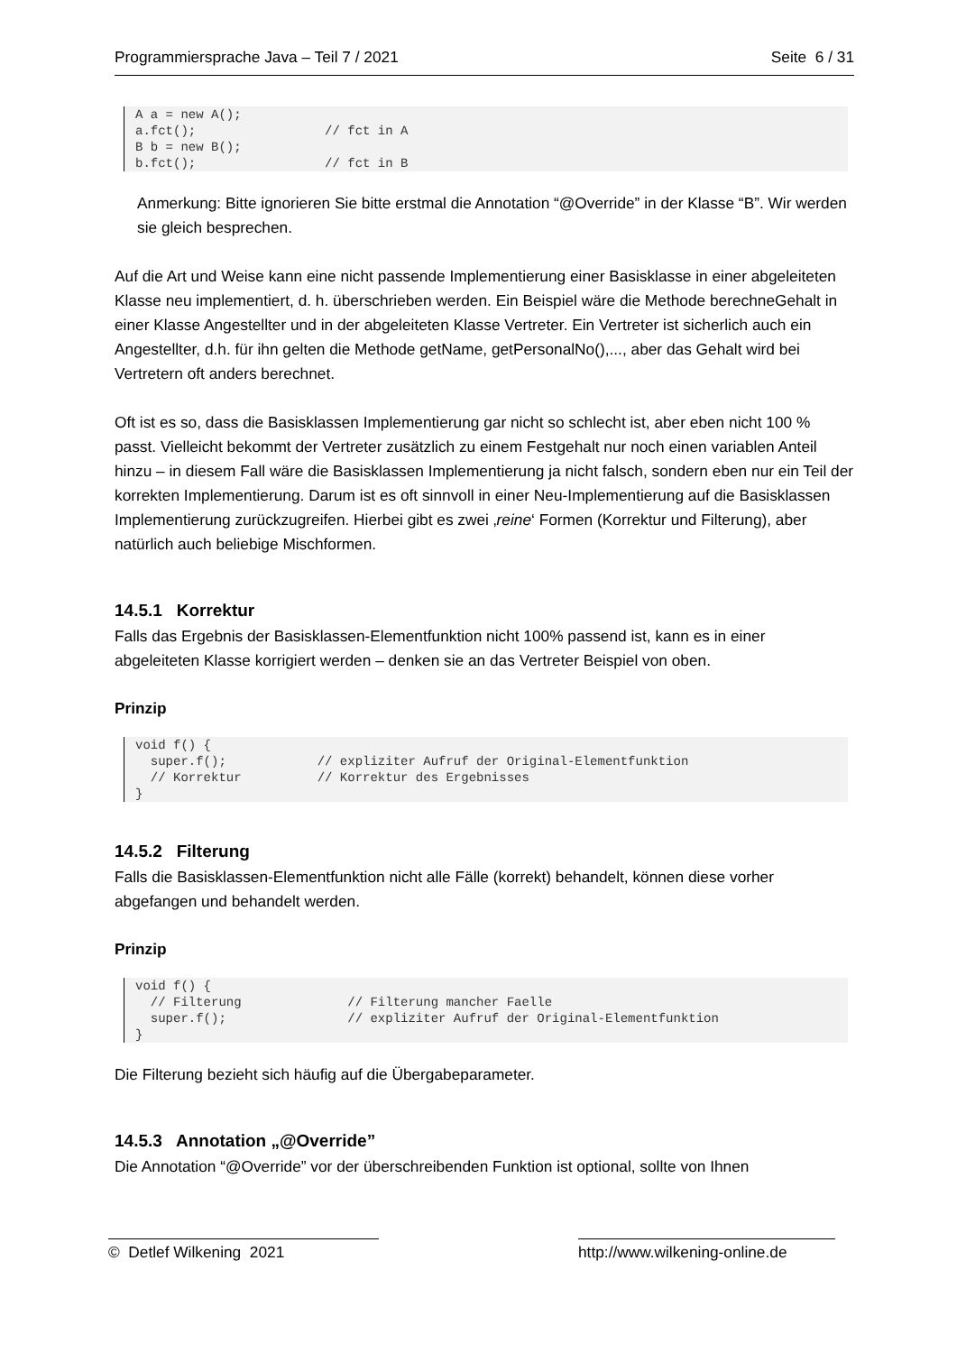Programmiersprache Java – Teil 7 / 2021 Seite 6 / 31
A a = new A();
a.fct();                 // fct in A
B b = new B();
b.fct();                 // fct in B
Anmerkung: Bitte ignorieren Sie bitte erstmal die Annotation “@Override” in der Klasse “B”. Wir werden sie gleich besprechen.
Auf die Art und Weise kann eine nicht passende Implementierung einer Basisklasse in einer abgeleiteten Klasse neu implementiert, d. h. überschrieben werden. Ein Beispiel wäre die Methode berechneGehalt in einer Klasse Angestellter und in der abgeleiteten Klasse Vertreter. Ein Vertreter ist sicherlich auch ein Angestellter, d.h. für ihn gelten die Methode getName, getPersonalNo(),..., aber das Gehalt wird bei Vertretern oft anders berechnet.
Oft ist es so, dass die Basisklassen Implementierung gar nicht so schlecht ist, aber eben nicht 100 % passt. Vielleicht bekommt der Vertreter zusätzlich zu einem Festgehalt nur noch einen variablen Anteil hinzu – in diesem Fall wäre die Basisklassen Implementierung ja nicht falsch, sondern eben nur ein Teil der korrekten Implementierung. Darum ist es oft sinnvoll in einer Neu-Implementierung auf die Basisklassen Implementierung zurückzugreifen. Hierbei gibt es zwei ‚reine‘ Formen (Korrektur und Filterung), aber natürlich auch beliebige Mischformen.
14.5.1 Korrektur
Falls das Ergebnis der Basisklassen-Elementfunktion nicht 100% passend ist, kann es in einer abgeleiteten Klasse korrigiert werden – denken sie an das Vertreter Beispiel von oben.
Prinzip
void f() {
  super.f();            // expliziter Aufruf der Original-Elementfunktion
  // Korrektur          // Korrektur des Ergebnisses
}
14.5.2 Filterung
Falls die Basisklassen-Elementfunktion nicht alle Fälle (korrekt) behandelt, können diese vorher abgefangen und behandelt werden.
Prinzip
void f() {
  // Filterung              // Filterung mancher Faelle
  super.f();                // expliziter Aufruf der Original-Elementfunktion
}
Die Filterung bezieht sich häufig auf die Übergabeparameter.
14.5.3 Annotation „@Override”
Die Annotation “@Override” vor der überschreibenden Funktion ist optional, sollte von Ihnen
© Detlef Wilkening 2021 http://www.wilkening-online.de